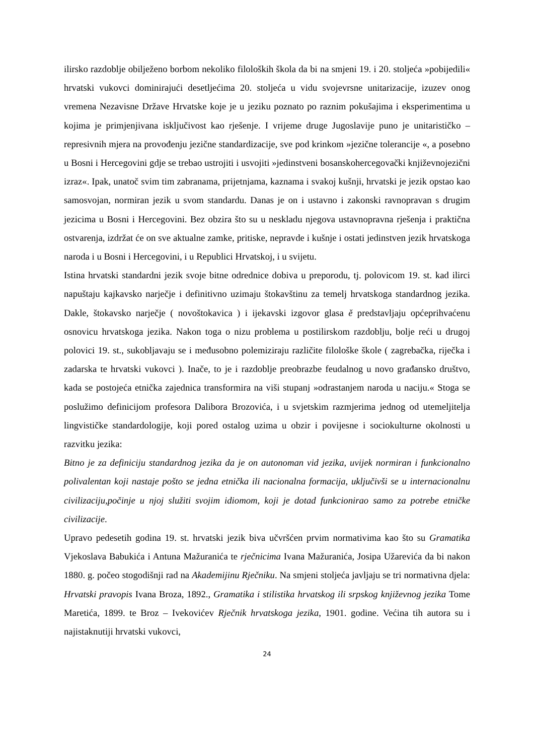ilirsko razdoblje obilježeno borbom nekoliko filoloških škola da bi na smjeni 19. i 20. stoljeća »pobijedili« hrvatski vukovci dominirajući desetljećima 20. stoljeća u vidu svojevrsne unitarizacije, izuzev onog vremena Nezavisne Države Hrvatske koje je u jeziku poznato po raznim pokušajima i eksperimentima u kojima je primjenjivana isključivost kao rješenje. I vrijeme druge Jugoslavije puno je unitarističko – represivnih mjera na provođenju jezične standardizacije, sve pod krinkom »jezične tolerancije «, a posebno u Bosni i Hercegovini gdje se trebao ustrojiti i usvojiti »jedinstveni bosanskohercegovački književnojezični izraz«. Ipak, unatoč svim tim zabranama, prijetnjama, kaznama i svakoj kušnji, hrvatski je jezik opstao kao samosvojan, normiran jezik u svom standardu. Danas je on i ustavno i zakonski ravnopravan s drugim jezicima u Bosni i Hercegovini. Bez obzira što su u neskladu njegova ustavnopravna rješenja i praktična ostvarenja, izdržat će on sve aktualne zamke, pritiske, nepravde i kušnje i ostati jedinstven jezik hrvatskoga naroda i u Bosni i Hercegovini, i u Republici Hrvatskoj, i u svijetu.
Istina hrvatski standardni jezik svoje bitne odrednice dobiva u preporodu, tj. polovicom 19. st. kad ilirci napuštaju kajkavsko narječje i definitivno uzimaju štokavštinu za temelj hrvatskoga standardnog jezika. Dakle, štokavsko narječje ( novoštokavica ) i ijekavski izgovor glasa ě predstavljaju općeprihvaćenu osnovicu hrvatskoga jezika. Nakon toga o nizu problema u postilirskom razdoblju, bolje reći u drugoj polovici 19. st., sukobljavaju se i međusobno polemiziraju različite filološke škole ( zagrebačka, riječka i zadarska te hrvatski vukovci ). Inače, to je i razdoblje preobrazbe feudalnog u novo građansko društvo, kada se postojeća etnička zajednica transformira na viši stupanj »odrastanjem naroda u naciju.« Stoga se poslužimo definicijom profesora Dalibora Brozovića, i u svjetskim razmjerima jednog od utemeljitelja lingvističke standardologije, koji pored ostalog uzima u obzir i povijesne i sociokulturne okolnosti u razvitku jezika:
Bitno je za definiciju standardnog jezika da je on autonoman vid jezika, uvijek normiran i funkcionalno polivalentan koji nastaje pošto se jedna etnička ili nacionalna formacija, uključivši se u internacionalnu civilizaciju,počinje u njoj služiti svojim idiomom, koji je dotad funkcionirao samo za potrebe etničke civilizacije.
Upravo pedesetih godina 19. st. hrvatski jezik biva učvršćen prvim normativima kao što su Gramatika Vjekoslava Babukića i Antuna Mažuranića te rječnicima Ivana Mažuranića, Josipa Užarevića da bi nakon 1880. g. počeo stogodišnji rad na Akademijinu Rječniku. Na smjeni stoljeća javljaju se tri normativna djela: Hrvatski pravopis Ivana Broza, 1892., Gramatika i stilistika hrvatskog ili srpskog književnog jezika Tome Maretića, 1899. te Broz – Ivekovićev Rječnik hrvatskoga jezika, 1901. godine. Većina tih autora su i najistaknutiji hrvatski vukovci,
24